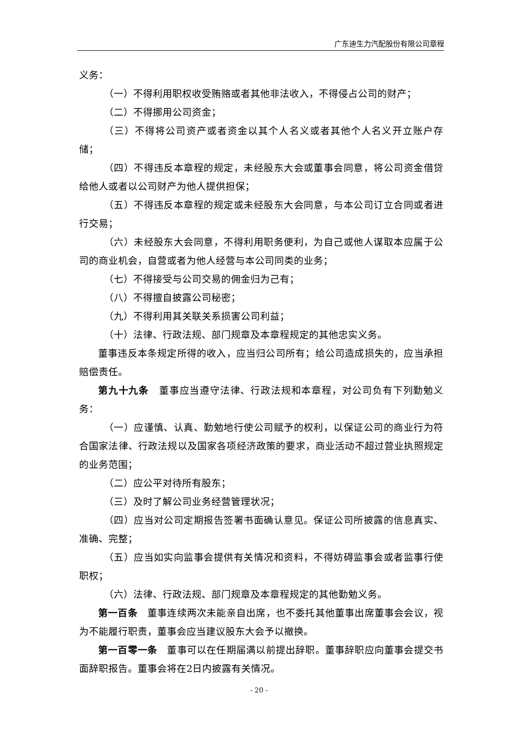广东迪生力汽配股份有限公司章程
义务：
（一）不得利用职权收受贿赂或者其他非法收入，不得侵占公司的财产；
（二）不得挪用公司资金；
（三）不得将公司资产或者资金以其个人名义或者其他个人名义开立账户存储；
（四）不得违反本章程的规定，未经股东大会或董事会同意，将公司资金借贷给他人或者以公司财产为他人提供担保；
（五）不得违反本章程的规定或未经股东大会同意，与本公司订立合同或者进行交易；
（六）未经股东大会同意，不得利用职务便利，为自己或他人谋取本应属于公司的商业机会，自营或者为他人经营与本公司同类的业务；
（七）不得接受与公司交易的佣金归为己有；
（八）不得擅自披露公司秘密；
（九）不得利用其关联关系损害公司利益；
（十）法律、行政法规、部门规章及本章程规定的其他忠实义务。
董事违反本条规定所得的收入，应当归公司所有；给公司造成损失的，应当承担赔偿责任。
第九十九条　董事应当遵守法律、行政法规和本章程，对公司负有下列勤勉义务：
（一）应谨慎、认真、勤勉地行使公司赋予的权利，以保证公司的商业行为符合国家法律、行政法规以及国家各项经济政策的要求，商业活动不超过营业执照规定的业务范围；
（二）应公平对待所有股东；
（三）及时了解公司业务经营管理状况；
（四）应当对公司定期报告签署书面确认意见。保证公司所披露的信息真实、准确、完整；
（五）应当如实向监事会提供有关情况和资料，不得妨碍监事会或者监事行使职权；
（六）法律、行政法规、部门规章及本章程规定的其他勤勉义务。
第一百条　董事连续两次未能亲自出席，也不委托其他董事出席董事会会议，视为不能履行职责，董事会应当建议股东大会予以撤换。
第一百零一条　董事可以在任期届满以前提出辞职。董事辞职应向董事会提交书面辞职报告。董事会将在2日内披露有关情况。
- 20 -